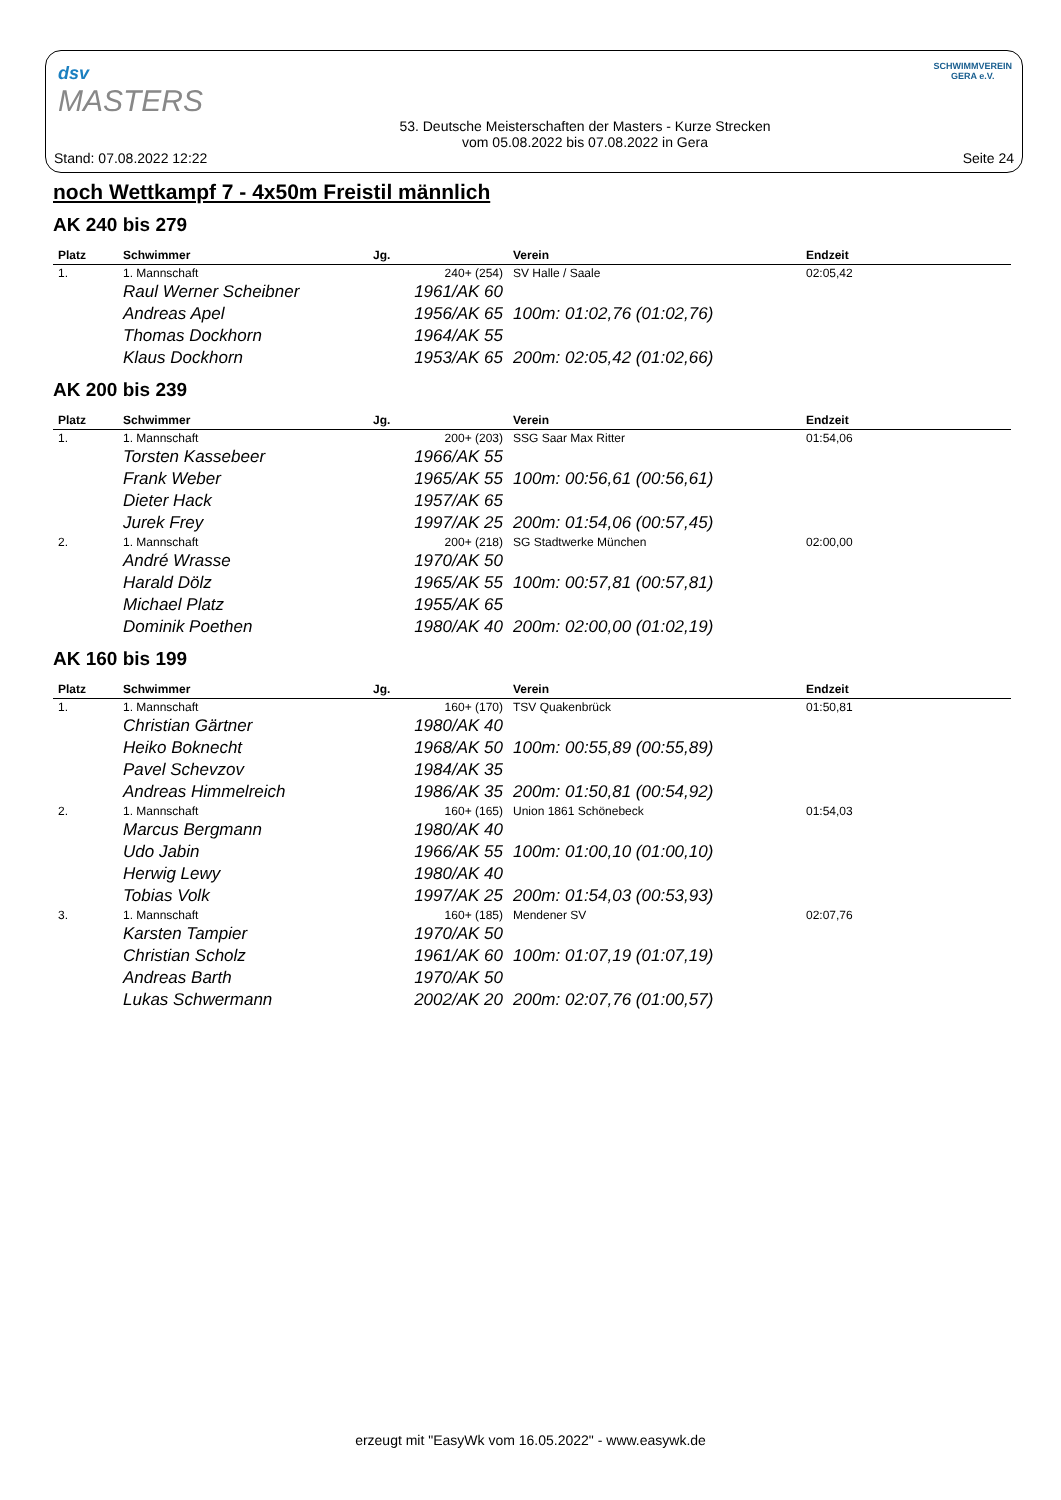dsv
MASTERS
SCHWIMMVEREIN
GERA e.V.
Stand: 07.08.2022 12:22 53. Deutsche Meisterschaften der Masters - Kurze Strecken
vom 05.08.2022 bis 07.08.2022 in Gera Seite 24
noch Wettkampf 7 - 4x50m Freistil männlich
AK 240 bis 279
| Platz | Schwimmer | Jg. | Verein | Endzeit |
| --- | --- | --- | --- | --- |
| 1. | 1. Mannschaft | 240+ (254) | SV Halle / Saale | 02:05,42 |
| | Raul Werner Scheibner | 1961/AK 60 | | |
| | Andreas Apel | 1956/AK 65 | 100m: 01:02,76 (01:02,76) | |
| | Thomas Dockhorn | 1964/AK 55 | | |
| | Klaus Dockhorn | 1953/AK 65 | 200m: 02:05,42 (01:02,66) | |
AK 200 bis 239
| Platz | Schwimmer | Jg. | Verein | Endzeit |
| --- | --- | --- | --- | --- |
| 1. | 1. Mannschaft | 200+ (203) | SSG Saar Max Ritter | 01:54,06 |
| | Torsten Kassebeer | 1966/AK 55 | | |
| | Frank Weber | 1965/AK 55 | 100m: 00:56,61 (00:56,61) | |
| | Dieter Hack | 1957/AK 65 | | |
| | Jurek Frey | 1997/AK 25 | 200m: 01:54,06 (00:57,45) | |
| 2. | 1. Mannschaft | 200+ (218) | SG Stadtwerke München | 02:00,00 |
| | André Wrasse | 1970/AK 50 | | |
| | Harald Dölz | 1965/AK 55 | 100m: 00:57,81 (00:57,81) | |
| | Michael Platz | 1955/AK 65 | | |
| | Dominik Poethen | 1980/AK 40 | 200m: 02:00,00 (01:02,19) | |
AK 160 bis 199
| Platz | Schwimmer | Jg. | Verein | Endzeit |
| --- | --- | --- | --- | --- |
| 1. | 1. Mannschaft | 160+ (170) | TSV Quakenbrück | 01:50,81 |
| | Christian Gärtner | 1980/AK 40 | | |
| | Heiko Boknecht | 1968/AK 50 | 100m: 00:55,89 (00:55,89) | |
| | Pavel Schevzov | 1984/AK 35 | | |
| | Andreas Himmelreich | 1986/AK 35 | 200m: 01:50,81 (00:54,92) | |
| 2. | 1. Mannschaft | 160+ (165) | Union 1861 Schönebeck | 01:54,03 |
| | Marcus Bergmann | 1980/AK 40 | | |
| | Udo Jabin | 1966/AK 55 | 100m: 01:00,10 (01:00,10) | |
| | Herwig Lewy | 1980/AK 40 | | |
| | Tobias Volk | 1997/AK 25 | 200m: 01:54,03 (00:53,93) | |
| 3. | 1. Mannschaft | 160+ (185) | Mendener SV | 02:07,76 |
| | Karsten Tampier | 1970/AK 50 | | |
| | Christian Scholz | 1961/AK 60 | 100m: 01:07,19 (01:07,19) | |
| | Andreas Barth | 1970/AK 50 | | |
| | Lukas Schwermann | 2002/AK 20 | 200m: 02:07,76 (01:00,57) | |
erzeugt mit "EasyWk vom 16.05.2022" - www.easywk.de